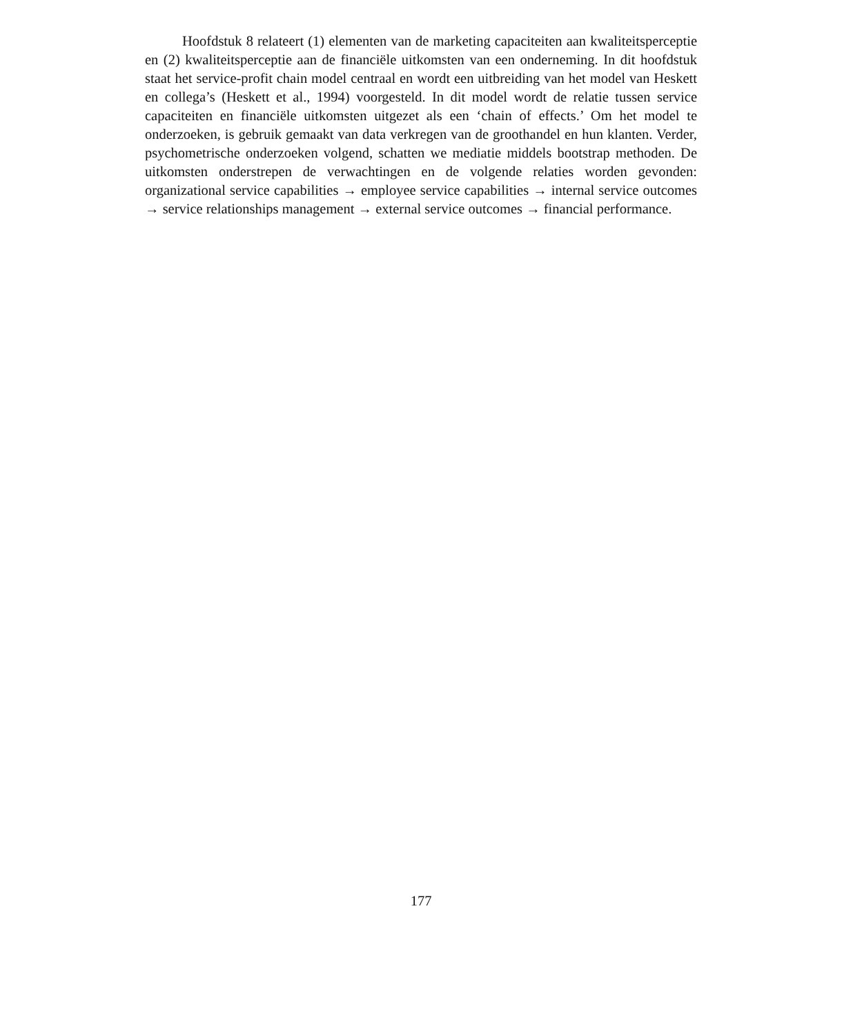Hoofdstuk 8 relateert (1) elementen van de marketing capaciteiten aan kwaliteitsperceptie en (2) kwaliteitsperceptie aan de financiële uitkomsten van een onderneming. In dit hoofdstuk staat het service-profit chain model centraal en wordt een uitbreiding van het model van Heskett en collega’s (Heskett et al., 1994) voorgesteld. In dit model wordt de relatie tussen service capaciteiten en financiële uitkomsten uitgezet als een ‘chain of effects.’ Om het model te onderzoeken, is gebruik gemaakt van data verkregen van de groothandel en hun klanten. Verder, psychometrische onderzoeken volgend, schatten we mediatie middels bootstrap methoden. De uitkomsten onderstrepen de verwachtingen en de volgende relaties worden gevonden: organizational service capabilities → employee service capabilities → internal service outcomes → service relationships management → external service outcomes → financial performance.
177